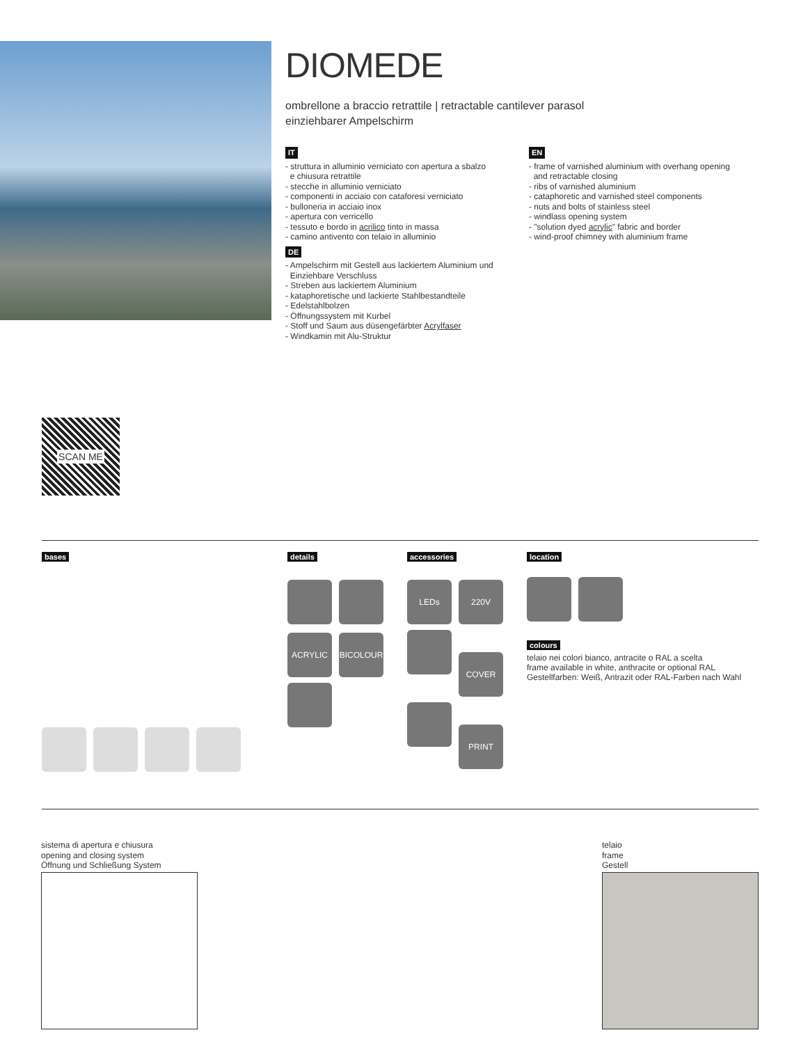DIOMEDE
ombrellone a braccio retrattile | retractable cantilever parasol
einziehbarer Ampelschirm
IT
- struttura in alluminio verniciato con apertura a sbalzo
e chiusura retrattile
- stecche in alluminio verniciato
- componenti in acciaio con cataforesi verniciato
- bulloneria in acciaio inox
- apertura con verricello
- tessuto e bordo in acrilico tinto in massa
- camino antivento con telaio in alluminio
DE
- Ampelschirm mit Gestell aus lackiertem Aluminium und
Einziehbare Verschluss
- Streben aus lackiertem Aluminium
- kataphoretische und lackierte Stahlbestandteile
- Edelstahlbolzen
- Öffnungssystem mit Kurbel
- Stoff und Saum aus düsengefärbter Acrylfaser
- Windkamin mit Alu-Struktur
EN
- frame of varnished aluminium with overhang opening
and retractable closing
- ribs of varnished aluminium
- cataphoretic and varnished steel components
- nuts and bolts of stainless steel
- windlass opening system
- "solution dyed acrylic" fabric and border
- wind-proof chimney with aluminium frame
SCAN ME
bases details
ACRYLIC BICOLOUR
accessories
LEDs 220V COVER PRINT
location
colours
telaio nei colori bianco, antracite o RAL a scelta
frame available in white, anthracite or optional RAL
Gestellfarben: Weiß, Antrazit oder RAL-Farben nach Wahl
sistema di apertura e chiusura
opening and closing system
Öffnung und Schließung System
telaio
frame
Gestell